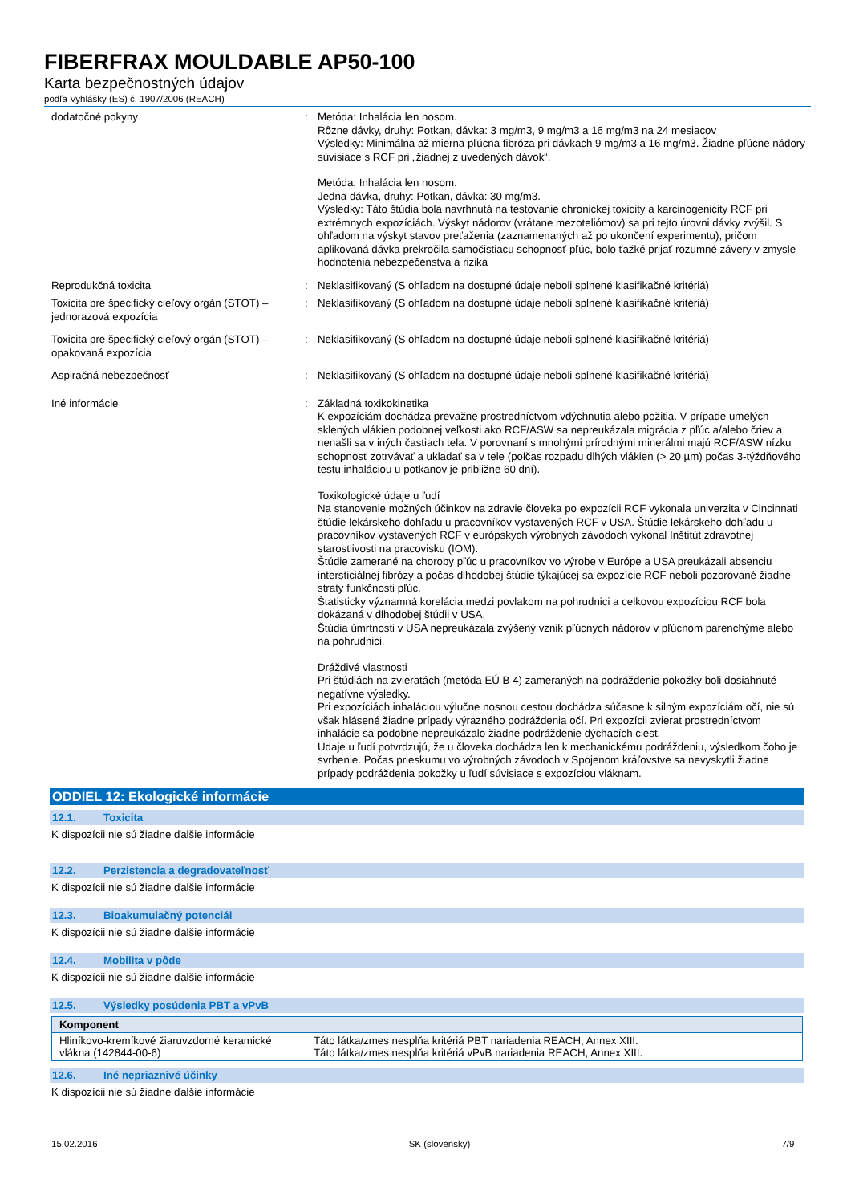FIBERFRAX MOULDABLE AP50-100
Karta bezpečnostných údajov
podľa Vyhlášky (ES) č. 1907/2006 (REACH)
dodatočné pokyny : Metóda: Inhalácia len nosom.
Rôzne dávky, druhy: Potkan, dávka: 3 mg/m3, 9 mg/m3 a 16 mg/m3 na 24 mesiacov
Výsledky: Minimálna až mierna pľúcna fibróza pri dávkach 9 mg/m3 a 16 mg/m3. Žiadne pľúcne nádory súvisiace s RCF pri „žiadnej z uvedených dávok“.
Metóda: Inhalácia len nosom.
Jedna dávka, druhy: Potkan, dávka: 30 mg/m3.
Výsledky: Táto štúdia bola navrhnutá na testovanie chronickej toxicity a karcinogenicity RCF pri extrémnych expozíciách. Výskyt nádorov (vrátane mezoteliómov) sa pri tejto úrovni dávky zvýšil. S ohľadom na výskyt stavov preťaženia (zaznamenaných až po ukončení experimentu), pričom aplikovaná dávka prekročila samočistiacu schopnosť pľúc, bolo ťažké prijať rozumné závery v zmysle hodnotenia nebezpečenstva a rizika
Reprodukčná toxicita : Neklasifikovaný (S ohľadom na dostupné údaje neboli splnené klasifikačné kritériá)
Toxicita pre špecifický cieľový orgán (STOT) – jednorazová expozícia
: Neklasifikovaný (S ohľadom na dostupné údaje neboli splnené klasifikačné kritériá)
Toxicita pre špecifický cieľový orgán (STOT) – opakovaná expozícia
: Neklasifikovaný (S ohľadom na dostupné údaje neboli splnené klasifikačné kritériá)
Aspiračná nebezpečnosť : Neklasifikovaný (S ohľadom na dostupné údaje neboli splnené klasifikačné kritériá)
Iné informácie : Základná toxikokinetika
K expozíciám dochádza prevažne prostredníctvom vdýchnutia alebo požitia. V prípade umelých sklených vlákien podobnej veľkosti ako RCF/ASW sa nepreukázala migrácia z pľúc a/alebo čriev a nenašli sa v iných častiach tela. V porovnaní s mnohými prírodnými minerálmi majú RCF/ASW nízku schopnosť zotrvávať a ukladať sa v tele (polčas rozpadu dlhých vlákien (> 20 µm) počas 3-týždňového testu inhaláciou u potkanov je približne 60 dní).
Toxikologické údaje u ľudí
Na stanovenie možných účinkov na zdravie človeka po expozícii RCF vykonala univerzita v Cincinnati štúdie lekárskeho dohľadu u pracovníkov vystavených RCF v USA. Štúdie lekárskeho dohľadu u pracovníkov vystavených RCF v európskych výrobných závodoch vykonal Inštitút zdravotnej starostlivosti na pracovisku (IOM).
Štúdie zamerané na choroby pľúc u pracovníkov vo výrobe v Európe a USA preukázali absenciu intersticiálnej fibrózy a počas dlhodobej štúdie týkajúcej sa expozície RCF neboli pozorované žiadne straty funkčnosti pľúc.
Štatisticky významná korelácia medzi povlakom na pohrudnici a celkovou expozíciou RCF bola dokázaná v dlhodobej štúdii v USA.
Štúdia úmrtnosti v USA nepreukázala zvýšený vznik pľúcnych nádorov v pľúcnom parenchýme alebo na pohrudnici.
Dráždivé vlastnosti
Pri štúdiách na zvieratách (metóda EÚ B 4) zameraných na podráždenie pokožky boli dosiahnuté negatívne výsledky.
Pri expozíciách inhaláciou výlučne nosnou cestou dochádza súčasne k silným expozíciám očí, nie sú však hlásené žiadne prípady výrazného podráždenia očí. Pri expozícii zvierat prostredníctvom inhalácie sa podobne nepreukázalo žiadne podráždenie dýchacích ciest.
Údaje u ľudí potvrdzujú, že u človeka dochádza len k mechanickému podráždeniu, výsledkom čoho je svrbenie. Počas prieskumu vo výrobných závodoch v Spojenom kráľovstve sa nevyskytli žiadne prípady podráždenia pokožky u ľudí súvisiace s expozíciou vláknam.
ODDIEL 12: Ekologické informácie
12.1. Toxicita
K dispozícii nie sú žiadne ďalšie informácie
12.2. Perzistencia a degradovateľnosť
K dispozícii nie sú žiadne ďalšie informácie
12.3. Bioakumulačný potenciál
K dispozícii nie sú žiadne ďalšie informácie
12.4. Mobilita v pôde
K dispozícii nie sú žiadne ďalšie informácie
12.5. Výsledky posúdenia PBT a vPvB
| Komponent | |
| --- | --- |
| Hliníkovo-kremíkové žiaruvzdorné keramické vlákna (142844-00-6) | Táto látka/zmes nespĺňa kritériá PBT nariadenia REACH, Annex XIII. Táto látka/zmes nespĺňa kritériá vPvB nariadenia REACH, Annex XIII. |
12.6. Iné nepriaznivé účinky
K dispozícii nie sú žiadne ďalšie informácie
15.02.2016 SK (slovensky) 7/9